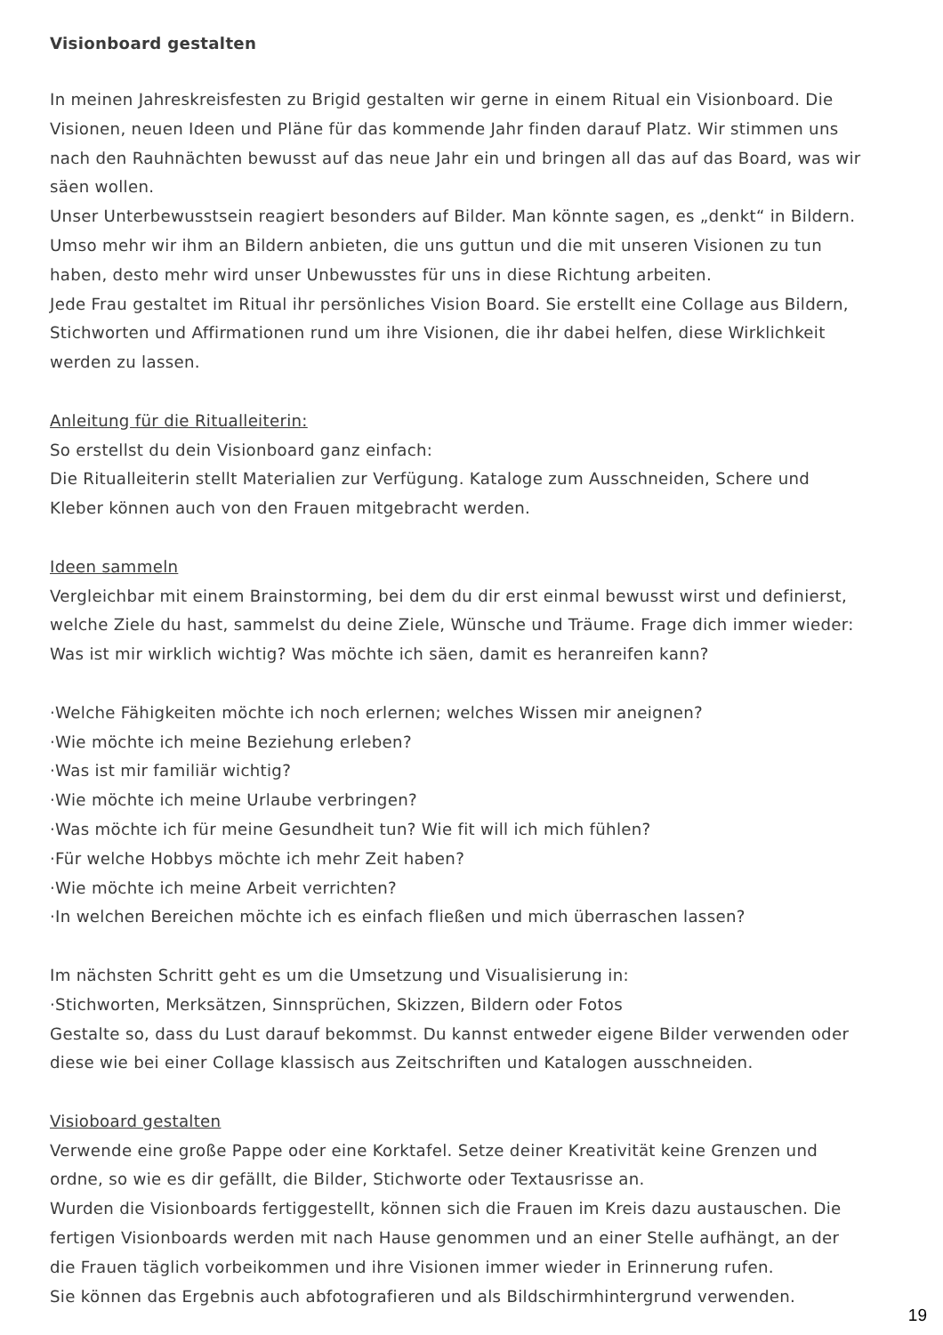Visionboard gestalten
In meinen Jahreskreisfesten zu Brigid gestalten wir gerne in einem Ritual ein Visionboard. Die Visionen, neuen Ideen und Pläne für das kommende Jahr finden darauf Platz. Wir stimmen uns nach den Rauhnächten bewusst auf das neue Jahr ein und bringen all das auf das Board, was wir säen wollen.
Unser Unterbewusstsein reagiert besonders auf Bilder. Man könnte sagen, es „denkt“ in Bildern. Umso mehr wir ihm an Bildern anbieten, die uns guttun und die mit unseren Visionen zu tun haben, desto mehr wird unser Unbewusstes für uns in diese Richtung arbeiten.
Jede Frau gestaltet im Ritual ihr persönliches Vision Board. Sie erstellt eine Collage aus Bildern, Stichworten und Affirmationen rund um ihre Visionen, die ihr dabei helfen, diese Wirklichkeit werden zu lassen.
Anleitung für die Ritualleiterin:
So erstellst du dein Visionboard ganz einfach:
Die Ritualleiterin stellt Materialien zur Verfügung. Kataloge zum Ausschneiden, Schere und Kleber können auch von den Frauen mitgebracht werden.
Ideen sammeln
Vergleichbar mit einem Brainstorming, bei dem du dir erst einmal bewusst wirst und definierst, welche Ziele du hast, sammelst du deine Ziele, Wünsche und Träume. Frage dich immer wieder: Was ist mir wirklich wichtig? Was möchte ich säen, damit es heranreifen kann?
·Welche Fähigkeiten möchte ich noch erlernen; welches Wissen mir aneignen?
·Wie möchte ich meine Beziehung erleben?
·Was ist mir familiär wichtig?
·Wie möchte ich meine Urlaube verbringen?
·Was möchte ich für meine Gesundheit tun? Wie fit will ich mich fühlen?
·Für welche Hobbys möchte ich mehr Zeit haben?
·Wie möchte ich meine Arbeit verrichten?
·In welchen Bereichen möchte ich es einfach fließen und mich überraschen lassen?
Im nächsten Schritt geht es um die Umsetzung und Visualisierung in:
·Stichworten, Merksätzen, Sinnsprüchen, Skizzen, Bildern oder Fotos
Gestalte so, dass du Lust darauf bekommst. Du kannst entweder eigene Bilder verwenden oder diese wie bei einer Collage klassisch aus Zeitschriften und Katalogen ausschneiden.
Visioboard gestalten
Verwende eine große Pappe oder eine Korktafel. Setze deiner Kreativität keine Grenzen und ordne, so wie es dir gefällt, die Bilder, Stichworte oder Textausrisse an.
Wurden die Visionboards fertiggestellt, können sich die Frauen im Kreis dazu austauschen. Die fertigen Visionboards werden mit nach Hause genommen und an einer Stelle aufhängt, an der die Frauen täglich vorbeikommen und ihre Visionen immer wieder in Erinnerung rufen.
Sie können das Ergebnis auch abfotografieren und als Bildschirmhintergrund verwenden.
19